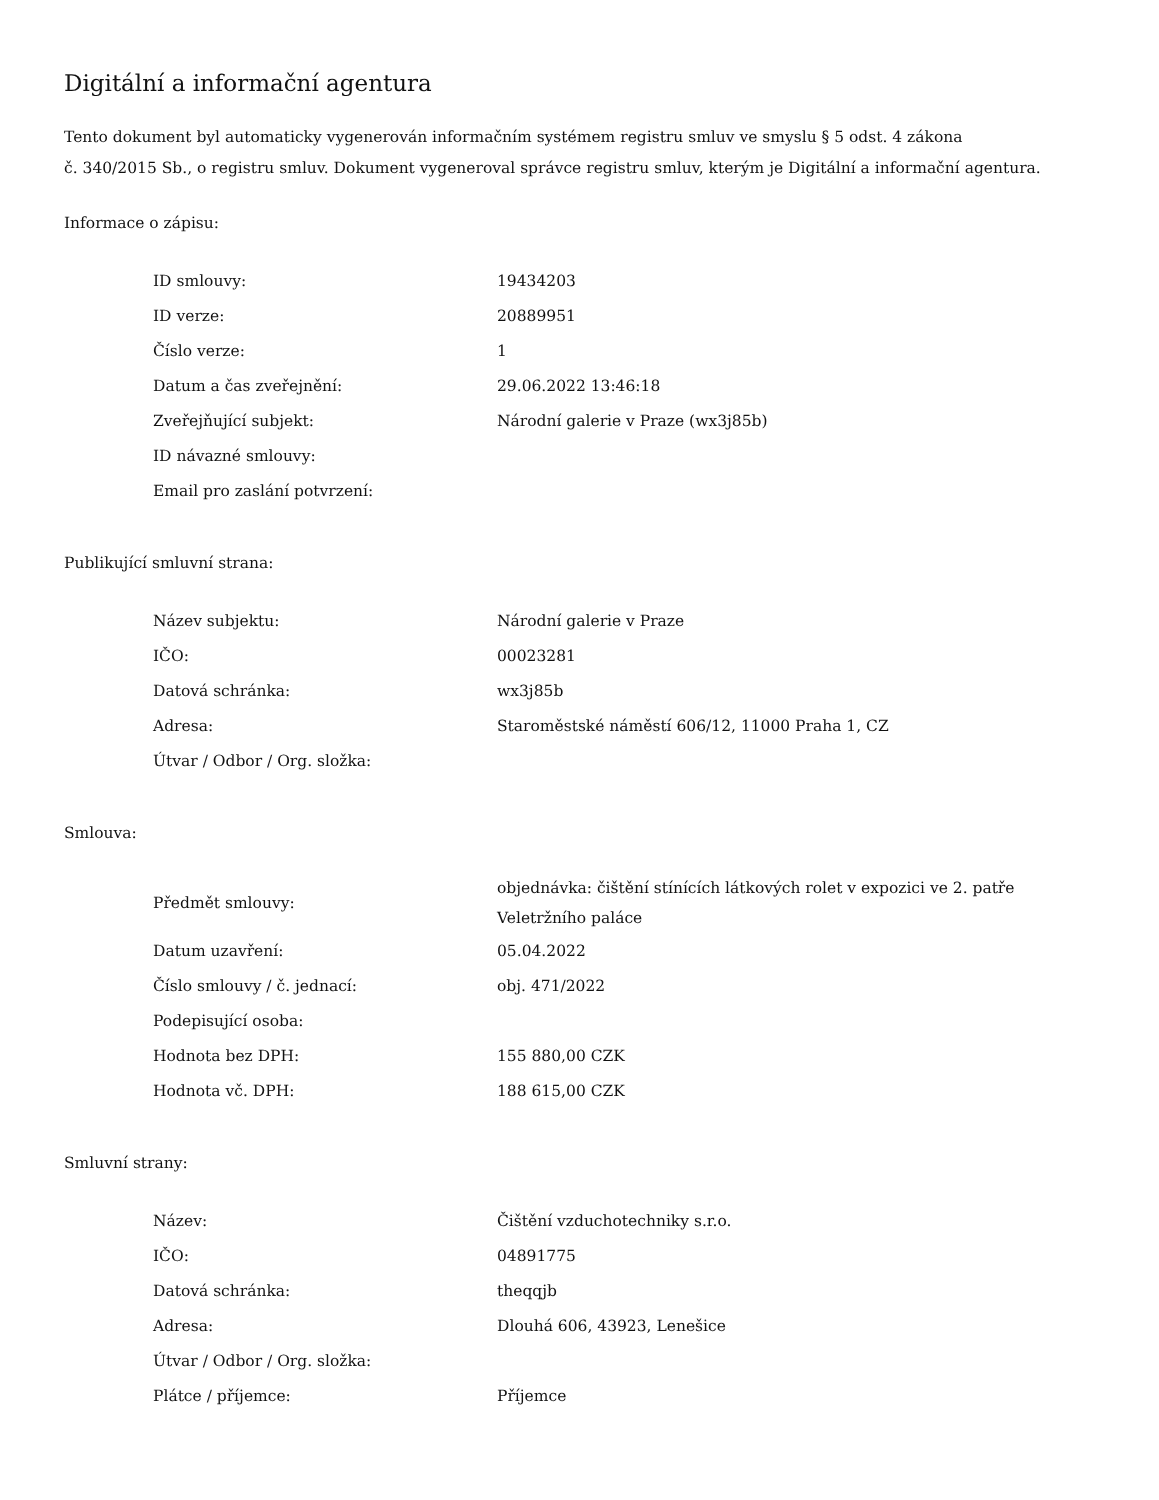Digitální a informační agentura
Tento dokument byl automaticky vygenerován informačním systémem registru smluv ve smyslu § 5 odst. 4 zákona
č. 340/2015 Sb., o registru smluv. Dokument vygeneroval správce registru smluv, kterým je Digitální a informační agentura.
Informace o zápisu:
| ID smlouvy: | 19434203 |
| ID verze: | 20889951 |
| Číslo verze: | 1 |
| Datum a čas zveřejnění: | 29.06.2022 13:46:18 |
| Zveřejňující subjekt: | Národní galerie v Praze (wx3j85b) |
| ID návazné smlouvy: | |
| Email pro zaslání potvrzení: | |
Publikující smluvní strana:
| Název subjektu: | Národní galerie v Praze |
| IČO: | 00023281 |
| Datová schránka: | wx3j85b |
| Adresa: | Staroměstské náměstí 606/12, 11000 Praha 1, CZ |
| Útvar / Odbor / Org. složka: | |
Smlouva:
| Předmět smlouvy: | objednávka: čištění stínících látkových rolet v expozici ve 2. patře Veletržního paláce |
| Datum uzavření: | 05.04.2022 |
| Číslo smlouvy / č. jednací: | obj. 471/2022 |
| Podepisující osoba: | |
| Hodnota bez DPH: | 155 880,00 CZK |
| Hodnota vč. DPH: | 188 615,00 CZK |
Smluvní strany:
| Název: | Čištění vzduchotechniky s.r.o. |
| IČO: | 04891775 |
| Datová schránka: | theqqjb |
| Adresa: | Dlouhá 606, 43923, Lenešice |
| Útvar / Odbor / Org. složka: | |
| Plátce / příjemce: | Příjemce |